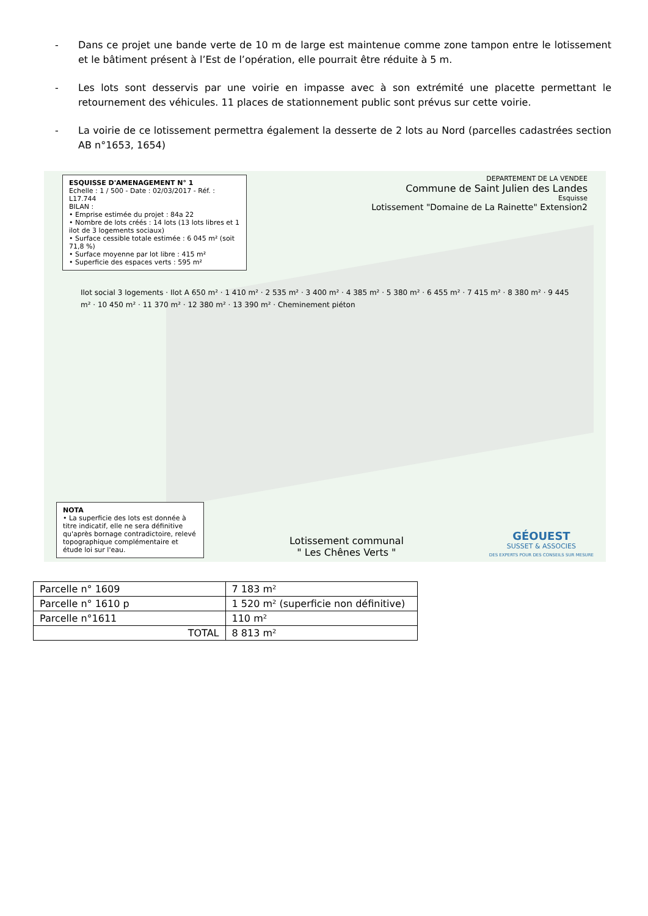- Dans ce projet une bande verte de 10 m de large est maintenue comme zone tampon entre le lotissement et le bâtiment présent à l’Est de l’opération, elle pourrait être réduite à 5 m.
- Les lots sont desservis par une voirie en impasse avec à son extrémité une placette permettant le retournement des véhicules. 11 places de stationnement public sont prévus sur cette voirie.
- La voirie de ce lotissement permettra également la desserte de 2 lots au Nord (parcelles cadastrées section AB n°1653, 1654)
ESQUISSE D'AMENAGEMENT N° 1
Echelle : 1 / 500 - Date : 02/03/2017 - Réf. : L17.744
BILAN :
• Emprise estimée du projet : 84a 22
• Nombre de lots créés : 14 lots (13 lots libres et 1 ilot de 3 logements sociaux)
• Surface cessible totale estimée : 6 045 m² (soit 71,8 %)
• Surface moyenne par lot libre : 415 m²
• Superficie des espaces verts : 595 m²
DEPARTEMENT DE LA VENDEE
Commune de Saint Julien des Landes
Esquisse
Lotissement "Domaine de La Rainette" Extension2
Ilot social 3 logements · Ilot A 650 m² · 1 410 m² · 2 535 m² · 3 400 m² · 4 385 m² · 5 380 m² · 6 455 m² · 7 415 m² · 8 380 m² · 9 445 m² · 10 450 m² · 11 370 m² · 12 380 m² · 13 390 m² · Cheminement piéton
NOTA
• La superficie des lots est donnée à titre indicatif, elle ne sera définitive qu'après bornage contradictoire, relevé topographique complémentaire et étude loi sur l'eau.
Lotissement communal
" Les Chênes Verts "
GÉOUEST
SUSSET & ASSOCIES
DES EXPERTS POUR DES CONSEILS SUR MESURE
| Parcelle n° 1609 | 7 183 m² |
| Parcelle n° 1610 p | 1 520 m² (superficie non définitive) |
| Parcelle n°1611 | 110 m² |
| TOTAL | 8 813 m² |